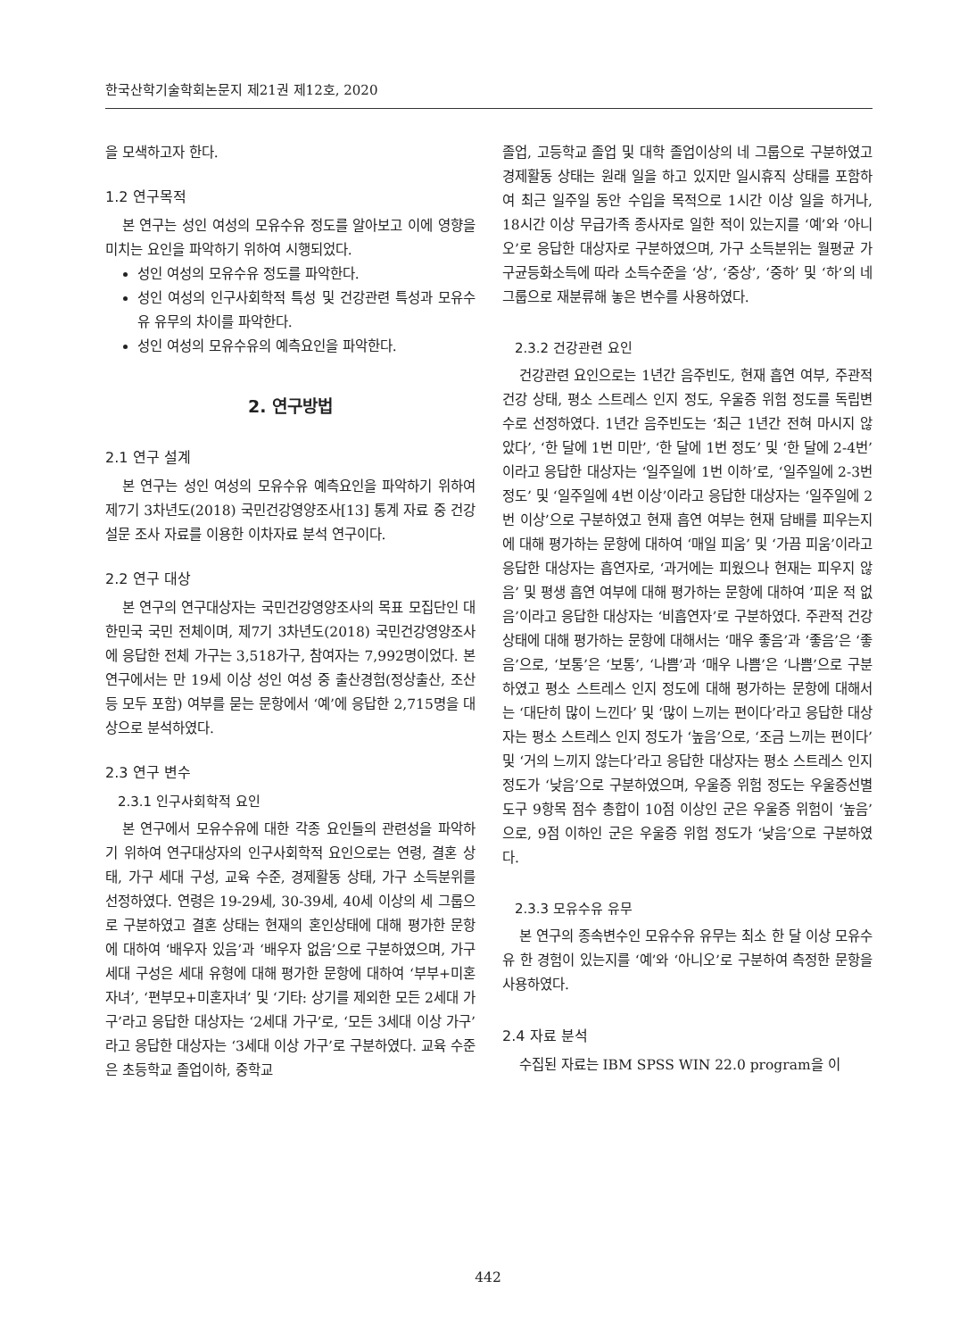한국산학기술학회논문지 제21권 제12호, 2020
을 모색하고자 한다.
1.2 연구목적
본 연구는 성인 여성의 모유수유 정도를 알아보고 이에 영향을 미치는 요인을 파악하기 위하여 시행되었다.
성인 여성의 모유수유 정도를 파악한다.
성인 여성의 인구사회학적 특성 및 건강관련 특성과 모유수유 유무의 차이를 파악한다.
성인 여성의 모유수유의 예측요인을 파악한다.
2. 연구방법
2.1 연구 설계
본 연구는 성인 여성의 모유수유 예측요인을 파악하기 위하여 제7기 3차년도(2018) 국민건강영양조사[13] 통계 자료 중 건강 설문 조사 자료를 이용한 이차자료 분석 연구이다.
2.2 연구 대상
본 연구의 연구대상자는 국민건강영양조사의 목표 모집단인 대한민국 국민 전체이며, 제7기 3차년도(2018) 국민건강영양조사에 응답한 전체 가구는 3,518가구, 참여자는 7,992명이었다. 본 연구에서는 만 19세 이상 성인 여성 중 출산경험(정상출산, 조산 등 모두 포함) 여부를 묻는 문항에서 ‘예’에 응답한 2,715명을 대상으로 분석하였다.
2.3 연구 변수
2.3.1 인구사회학적 요인
본 연구에서 모유수유에 대한 각종 요인들의 관련성을 파악하기 위하여 연구대상자의 인구사회학적 요인으로는 연령, 결혼 상태, 가구 세대 구성, 교육 수준, 경제활동 상태, 가구 소득분위를 선정하였다. 연령은 19-29세, 30-39세, 40세 이상의 세 그룹으로 구분하였고 결혼 상태는 현재의 혼인상태에 대해 평가한 문항에 대하여 ‘배우자 있음’과 ‘배우자 없음’으로 구분하였으며, 가구 세대 구성은 세대 유형에 대해 평가한 문항에 대하여 ‘부부+미혼자녀’, ‘편부모+미혼자녀’ 및 ‘기타: 상기를 제외한 모든 2세대 가구’라고 응답한 대상자는 ‘2세대 가구’로, ‘모든 3세대 이상 가구’라고 응답한 대상자는 ‘3세대 이상 가구’로 구분하였다. 교육 수준은 초등학교 졸업이하, 중학교
졸업, 고등학교 졸업 및 대학 졸업이상의 네 그룹으로 구분하였고 경제활동 상태는 원래 일을 하고 있지만 일시휴직 상태를 포함하여 최근 일주일 동안 수입을 목적으로 1시간 이상 일을 하거나, 18시간 이상 무급가족 종사자로 일한 적이 있는지를 ‘예’와 ‘아니오’로 응답한 대상자로 구분하였으며, 가구 소득분위는 월평균 가구균등화소득에 따라 소득수준을 ‘상’, ‘중상’, ‘중하’ 및 ‘하’의 네 그룹으로 재분류해 놓은 변수를 사용하였다.
2.3.2 건강관련 요인
건강관련 요인으로는 1년간 음주빈도, 현재 흡연 여부, 주관적 건강 상태, 평소 스트레스 인지 정도, 우울증 위험 정도를 독립변수로 선정하였다. 1년간 음주빈도는 ‘최근 1년간 전혀 마시지 않았다’, ‘한 달에 1번 미만’, ‘한 달에 1번 정도’ 및 ‘한 달에 2-4번’이라고 응답한 대상자는 ‘일주일에 1번 이하’로, ‘일주일에 2-3번 정도’ 및 ‘일주일에 4번 이상’이라고 응답한 대상자는 ‘일주일에 2번 이상’으로 구분하였고 현재 흡연 여부는 현재 담배를 피우는지에 대해 평가하는 문항에 대하여 ‘매일 피움’ 및 ‘가끔 피움’이라고 응답한 대상자는 흡연자로, ‘과거에는 피웠으나 현재는 피우지 않음’ 및 평생 흡연 여부에 대해 평가하는 문항에 대하여 ’피운 적 없음’이라고 응답한 대상자는 ‘비흡연자’로 구분하였다. 주관적 건강 상태에 대해 평가하는 문항에 대해서는 ‘매우 좋음’과 ‘좋음’은 ‘좋음’으로, ‘보통’은 ‘보통’, ‘나쁨’과 ‘매우 나쁨’은 ‘나쁨’으로 구분하였고 평소 스트레스 인지 정도에 대해 평가하는 문항에 대해서는 ‘대단히 많이 느낀다’ 및 ‘많이 느끼는 편이다’라고 응답한 대상자는 평소 스트레스 인지 정도가 ‘높음’으로, ‘조금 느끼는 편이다’ 및 ‘거의 느끼지 않는다’라고 응답한 대상자는 평소 스트레스 인지 정도가 ‘낮음’으로 구분하였으며, 우울증 위험 정도는 우울증선별도구 9항목 점수 총합이 10점 이상인 군은 우울증 위험이 ‘높음’으로, 9점 이하인 군은 우울증 위험 정도가 ‘낮음’으로 구분하였다.
2.3.3 모유수유 유무
본 연구의 종속변수인 모유수유 유무는 최소 한 달 이상 모유수유 한 경험이 있는지를 ‘예’와 ‘아니오’로 구분하여 측정한 문항을 사용하였다.
2.4 자료 분석
수집된 자료는 IBM SPSS WIN 22.0 program을 이
442